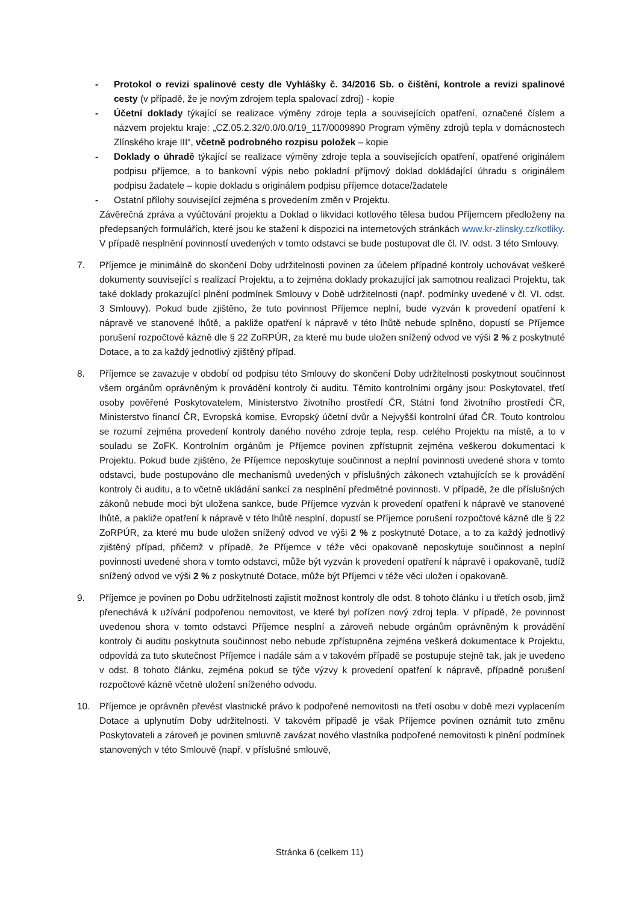- Protokol o revizi spalinové cesty dle Vyhlášky č. 34/2016 Sb. o čištění, kontrole a revizi spalinové cesty (v případě, že je novým zdrojem tepla spalovací zdroj) - kopie
- Účetní doklady týkající se realizace výměny zdroje tepla a souvisejících opatření, označené číslem a názvem projektu kraje: „CZ.05.2.32/0.0/0.0/19_117/0009890 Program výměny zdrojů tepla v domácnostech Zlínského kraje III“, včetně podrobného rozpisu položek – kopie
- Doklady o úhradě týkající se realizace výměny zdroje tepla a souvisejících opatření, opatřené originálem podpisu příjemce, a to bankovní výpis nebo pokladní příjmový doklad dokládající úhradu s originálem podpisu žadatele – kopie dokladu s originálem podpisu příjemce dotace/žadatele
- Ostatní přílohy související zejména s provedením změn v Projektu.
Závěrečná zpráva a vyúčtování projektu a Doklad o likvidaci kotlového tělesa budou Příjemcem předloženy na předepsaných formulářích, které jsou ke stažení k dispozici na internetových stránkách www.kr-zlinsky.cz/kotliky. V případě nesplnění povinností uvedených v tomto odstavci se bude postupovat dle čl. IV. odst. 3 této Smlouvy.
7. Příjemce je minimálně do skončení Doby udržitelnosti povinen za účelem případné kontroly uchovávat veškeré dokumenty související s realizací Projektu, a to zejména doklady prokazující jak samotnou realizaci Projektu, tak také doklady prokazující plnění podmínek Smlouvy v Době udržitelnosti (např. podmínky uvedené v čl. VI. odst. 3 Smlouvy). Pokud bude zjištěno, že tuto povinnost Příjemce neplní, bude vyzván k provedení opatření k nápravě ve stanovené lhůtě, a pakliže opatření k nápravě v této lhůtě nebude splněno, dopustí se Příjemce porušení rozpočtové kázně dle § 22 ZoRPÚR, za které mu bude uložen snížený odvod ve výši 2 % z poskytnuté Dotace, a to za každý jednotlivý zjištěný případ.
8. Příjemce se zavazuje v období od podpisu této Smlouvy do skončení Doby udržitelnosti poskytnout součinnost všem orgánům oprávněným k provádění kontroly či auditu. Těmito kontrolními orgány jsou: Poskytovatel, třetí osoby pověřené Poskytovatelem, Ministerstvo životního prostředí ČR, Státní fond životního prostředí ČR, Ministerstvo financí ČR, Evropská komise, Evropský účetní dvůr a Nejvyšší kontrolní úřad ČR. Touto kontrolou se rozumí zejména provedení kontroly daného nového zdroje tepla, resp. celého Projektu na místě, a to v souladu se ZoFK. Kontrolním orgánům je Příjemce povinen zpřístupnit zejména veškerou dokumentaci k Projektu. Pokud bude zjištěno, že Příjemce neposkytuje součinnost a neplní povinnosti uvedené shora v tomto odstavci, bude postupováno dle mechanismů uvedených v příslušných zákonech vztahujících se k provádění kontroly či auditu, a to včetně ukládání sankcí za nesplnění předmětné povinnosti. V případě, že dle příslušných zákonů nebude moci být uložena sankce, bude Příjemce vyzván k provedení opatření k nápravě ve stanovené lhůtě, a pakliže opatření k nápravě v této lhůtě nesplní, dopustí se Příjemce porušení rozpočtové kázně dle § 22 ZoRPÚR, za které mu bude uložen snížený odvod ve výši 2 % z poskytnuté Dotace, a to za každý jednotlivý zjištěný případ, přičemž v případě, že Příjemce v téže věci opakovaně neposkytuje součinnost a neplní povinnosti uvedené shora v tomto odstavci, může být vyzván k provedení opatření k nápravě i opakovaně, tudíž snížený odvod ve výši 2 % z poskytnuté Dotace, může být Příjemci v téže věci uložen i opakovaně.
9. Příjemce je povinen po Dobu udržitelnosti zajistit možnost kontroly dle odst. 8 tohoto článku i u třetích osob, jimž přenechává k užívání podpořenou nemovitost, ve které byl pořízen nový zdroj tepla. V případě, že povinnost uvedenou shora v tomto odstavci Příjemce nesplní a zároveň nebude orgánům oprávněným k provádění kontroly či auditu poskytnuta součinnost nebo nebude zpřístupněna zejména veškerá dokumentace k Projektu, odpovídá za tuto skutečnost Příjemce i nadále sám a v takovém případě se postupuje stejně tak, jak je uvedeno v odst. 8 tohoto článku, zejména pokud se týče výzvy k provedení opatření k nápravě, případně porušení rozpočtové kázně včetně uložení sníženého odvodu.
10. Příjemce je oprávněn převést vlastnické právo k podpořené nemovitosti na třetí osobu v době mezi vyplacením Dotace a uplynutím Doby udržitelnosti. V takovém případě je však Příjemce povinen oznámit tuto změnu Poskytovateli a zároveň je povinen smluvně zavázat nového vlastníka podpořené nemovitosti k plnění podmínek stanovených v této Smlouvě (např. v příslušné smlouvě,
Stránka 6 (celkem 11)